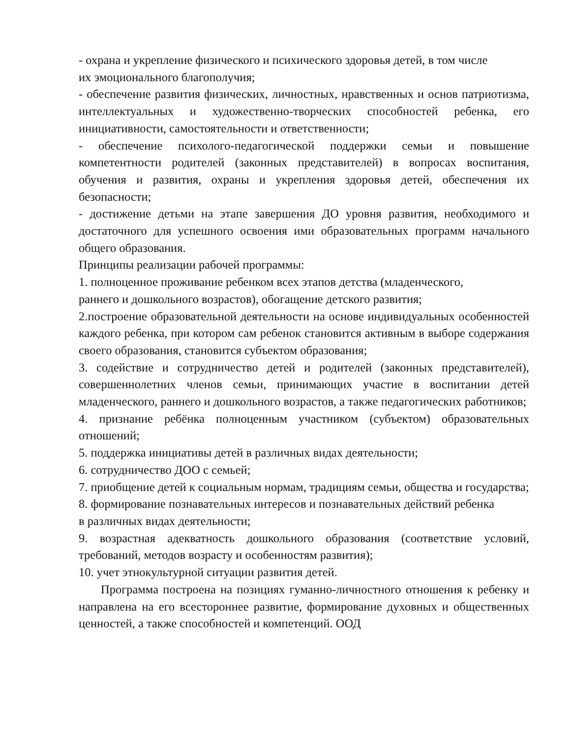- охрана и укрепление физического и психического здоровья детей, в том числе
их эмоционального благополучия;
- обеспечение развития физических, личностных, нравственных и основ патриотизма, интеллектуальных и художественно-творческих способностей ребенка, его инициативности, самостоятельности и ответственности;
- обеспечение психолого-педагогической поддержки семьи и повышение компетентности родителей (законных представителей) в вопросах воспитания, обучения и развития, охраны и укрепления здоровья детей, обеспечения их безопасности;
- достижение детьми на этапе завершения ДО уровня развития, необходимого и достаточного для успешного освоения ими образовательных программ начального общего образования.
Принципы реализации рабочей программы:
1. полноценное проживание ребенком всех этапов детства (младенческого,
раннего и дошкольного возрастов), обогащение детского развития;
2.построение образовательной деятельности на основе индивидуальных особенностей каждого ребенка, при котором сам ребенок становится активным в выборе содержания своего образования, становится субъектом образования;
3. содействие и сотрудничество детей и родителей (законных представителей), совершеннолетних членов семьи, принимающих участие в воспитании детей младенческого, раннего и дошкольного возрастов, а также педагогических работников;
4. признание ребёнка полноценным участником (субъектом) образовательных отношений;
5. поддержка инициативы детей в различных видах деятельности;
6. сотрудничество ДОО с семьей;
7. приобщение детей к социальным нормам, традициям семьи, общества и государства;
8. формирование познавательных интересов и познавательных действий ребенка
в различных видах деятельности;
9. возрастная адекватность дошкольного образования (соответствие условий, требований, методов возрасту и особенностям развития);
10. учет этнокультурной ситуации развития детей.
Программа построена на позициях гуманно-личностного отношения к ребенку и направлена на его всестороннее развитие, формирование духовных и общественных ценностей, а также способностей и компетенций. ООД